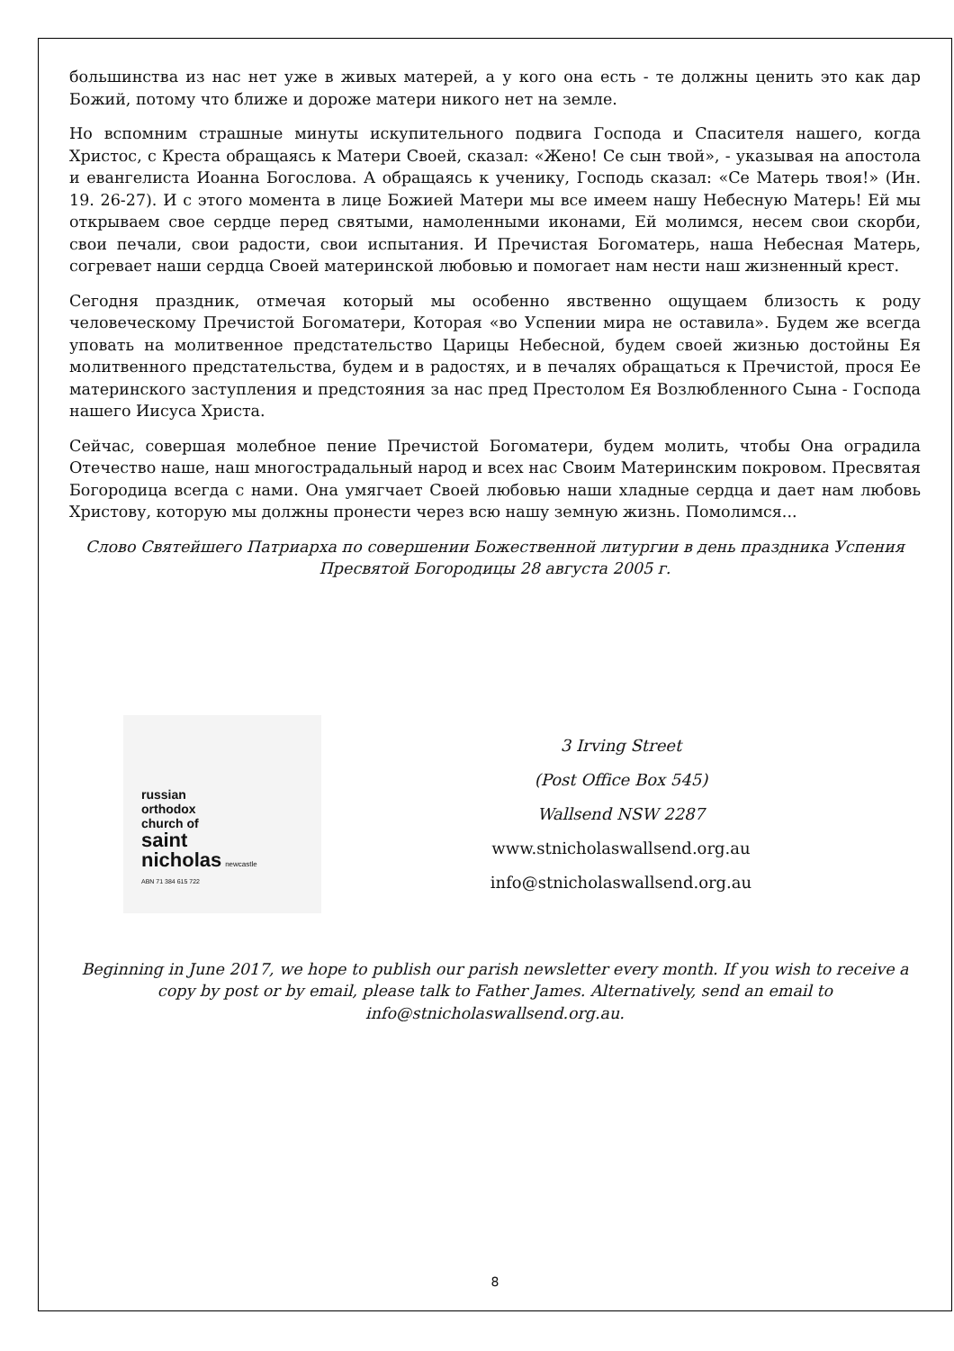большинства из нас нет уже в живых матерей, а у кого она есть - те должны ценить это как дар Божий, потому что ближе и дороже матери никого нет на земле.
Но вспомним страшные минуты искупительного подвига Господа и Спасителя нашего, когда Христос, с Креста обращаясь к Матери Своей, сказал: «Жено! Се сын твой», - указывая на апостола и евангелиста Иоанна Богослова. А обращаясь к ученику, Господь сказал: «Се Матерь твоя!» (Ин. 19. 26-27). И с этого момента в лице Божией Матери мы все имеем нашу Небесную Матерь! Ей мы открываем свое сердце перед святыми, намоленными иконами, Ей молимся, несем свои скорби, свои печали, свои радости, свои испытания. И Пречистая Богоматерь, наша Небесная Матерь, согревает наши сердца Своей материнской любовью и помогает нам нести наш жизненный крест.
Сегодня праздник, отмечая который мы особенно явственно ощущаем близость к роду человеческому Пречистой Богоматери, Которая «во Успении мира не оставила». Будем же всегда уповать на молитвенное предстательство Царицы Небесной, будем своей жизнью достойны Ея молитвенного предстательства, будем и в радостях, и в печалях обращаться к Пречистой, прося Ее материнского заступления и предстояния за нас пред Престолом Ея Возлюбленного Сына - Господа нашего Иисуса Христа.
Сейчас, совершая молебное пение Пречистой Богоматери, будем молить, чтобы Она оградила Отечество наше, наш многострадальный народ и всех нас Своим Материнским покровом. Пресвятая Богородица всегда с нами. Она умягчает Своей любовью наши хладные сердца и дает нам любовь Христову, которую мы должны пронести через всю нашу земную жизнь. Помолимся...
Слово Святейшего Патриарха по совершении Божественной литургии в день праздника Успения Пресвятой Богородицы 28 августа 2005 г.
russian
orthodox
church of
saint
nicholas newcastle
ABN 71 384 615 722
3 Irving Street
(Post Office Box 545)
Wallsend NSW 2287
www.stnicholaswallsend.org.au
info@stnicholaswallsend.org.au
Beginning in June 2017, we hope to publish our parish newsletter every month. If you wish to receive a copy by post or by email, please talk to Father James. Alternatively, send an email to info@stnicholaswallsend.org.au.
8